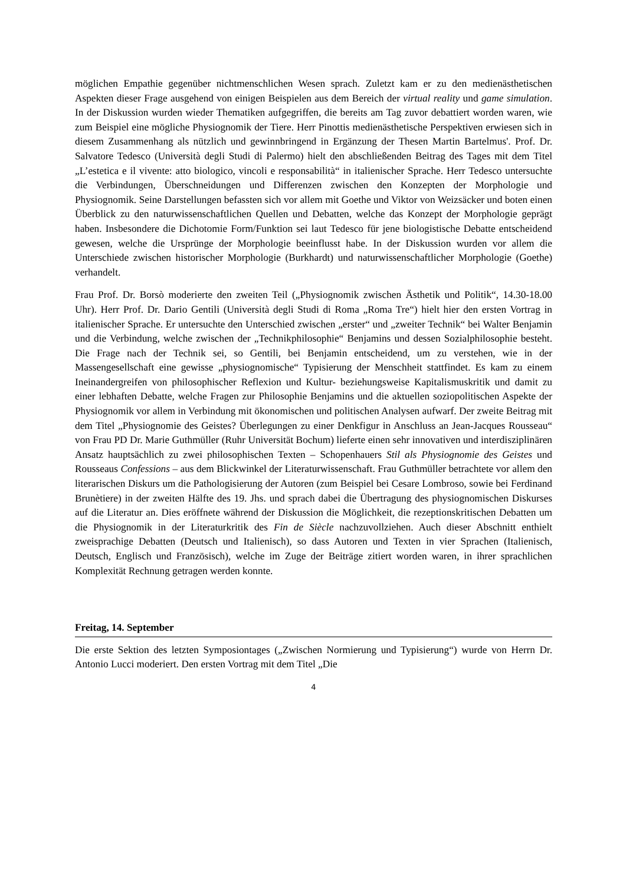möglichen Empathie gegenüber nichtmenschlichen Wesen sprach. Zuletzt kam er zu den medienästhetischen Aspekten dieser Frage ausgehend von einigen Beispielen aus dem Bereich der virtual reality und game simulation. In der Diskussion wurden wieder Thematiken aufgegriffen, die bereits am Tag zuvor debattiert worden waren, wie zum Beispiel eine mögliche Physiognomik der Tiere. Herr Pinottis medienästhetische Perspektiven erwiesen sich in diesem Zusammenhang als nützlich und gewinnbringend in Ergänzung der Thesen Martin Bartelmus'. Prof. Dr. Salvatore Tedesco (Università degli Studi di Palermo) hielt den abschließenden Beitrag des Tages mit dem Titel „L’estetica e il vivente: atto biologico, vincoli e responsabilità“ in italienischer Sprache. Herr Tedesco untersuchte die Verbindungen, Überschneidungen und Differenzen zwischen den Konzepten der Morphologie und Physiognomik. Seine Darstellungen befassten sich vor allem mit Goethe und Viktor von Weizsäcker und boten einen Überblick zu den naturwissenschaftlichen Quellen und Debatten, welche das Konzept der Morphologie geprägt haben. Insbesondere die Dichotomie Form/Funktion sei laut Tedesco für jene biologistische Debatte entscheidend gewesen, welche die Ursprünge der Morphologie beeinflusst habe. In der Diskussion wurden vor allem die Unterschiede zwischen historischer Morphologie (Burkhardt) und naturwissenschaftlicher Morphologie (Goethe) verhandelt.
Frau Prof. Dr. Borsò moderierte den zweiten Teil („Physiognomik zwischen Ästhetik und Politik“, 14.30-18.00 Uhr). Herr Prof. Dr. Dario Gentili (Università degli Studi di Roma „Roma Tre“) hielt hier den ersten Vortrag in italienischer Sprache. Er untersuchte den Unterschied zwischen „erster“ und „zweiter Technik“ bei Walter Benjamin und die Verbindung, welche zwischen der „Technikphilosophie“ Benjamins und dessen Sozialphilosophie besteht. Die Frage nach der Technik sei, so Gentili, bei Benjamin entscheidend, um zu verstehen, wie in der Massengesellschaft eine gewisse „physiognomische“ Typisierung der Menschheit stattfindet. Es kam zu einem Ineinandergreifen von philosophischer Reflexion und Kultur- beziehungsweise Kapitalismuskritik und damit zu einer lebhaften Debatte, welche Fragen zur Philosophie Benjamins und die aktuellen soziopolitischen Aspekte der Physiognomik vor allem in Verbindung mit ökonomischen und politischen Analysen aufwarf. Der zweite Beitrag mit dem Titel „Physiognomie des Geistes? Überlegungen zu einer Denkfigur in Anschluss an Jean-Jacques Rousseau“ von Frau PD Dr. Marie Guthmüller (Ruhr Universität Bochum) lieferte einen sehr innovativen und interdisziplinären Ansatz hauptsächlich zu zwei philosophischen Texten – Schopenhauers Stil als Physiognomie des Geistes und Rousseaus Confessions – aus dem Blickwinkel der Literaturwissenschaft. Frau Guthmüller betrachtete vor allem den literarischen Diskurs um die Pathologisierung der Autoren (zum Beispiel bei Cesare Lombroso, sowie bei Ferdinand Brunètiere) in der zweiten Hälfte des 19. Jhs. und sprach dabei die Übertragung des physiognomischen Diskurses auf die Literatur an. Dies eröffnete während der Diskussion die Möglichkeit, die rezeptionskritischen Debatten um die Physiognomik in der Literaturkritik des Fin de Siècle nachzuvollziehen. Auch dieser Abschnitt enthielt zweisprachige Debatten (Deutsch und Italienisch), so dass Autoren und Texten in vier Sprachen (Italienisch, Deutsch, Englisch und Französisch), welche im Zuge der Beiträge zitiert worden waren, in ihrer sprachlichen Komplexität Rechnung getragen werden konnte.
Freitag, 14. September
Die erste Sektion des letzten Symposiontages („Zwischen Normierung und Typisierung“) wurde von Herrn Dr. Antonio Lucci moderiert. Den ersten Vortrag mit dem Titel „Die
4